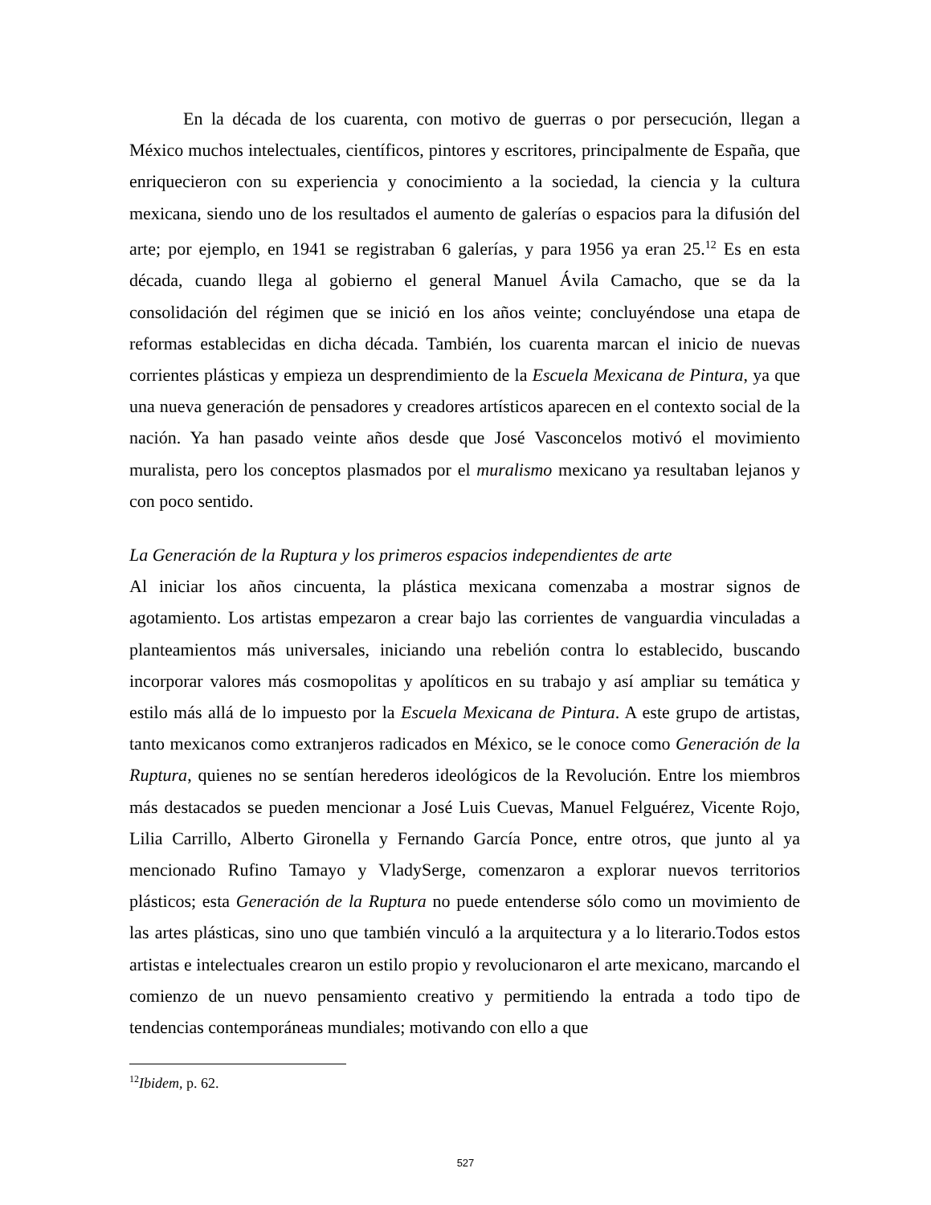En la década de los cuarenta, con motivo de guerras o por persecución, llegan a México muchos intelectuales, científicos, pintores y escritores, principalmente de España, que enriquecieron con su experiencia y conocimiento a la sociedad, la ciencia y la cultura mexicana, siendo uno de los resultados el aumento de galerías o espacios para la difusión del arte; por ejemplo, en 1941 se registraban 6 galerías, y para 1956 ya eran 25.<sup>12</sup> Es en esta década, cuando llega al gobierno el general Manuel Ávila Camacho, que se da la consolidación del régimen que se inició en los años veinte; concluyéndose una etapa de reformas establecidas en dicha década. También, los cuarenta marcan el inicio de nuevas corrientes plásticas y empieza un desprendimiento de la Escuela Mexicana de Pintura, ya que una nueva generación de pensadores y creadores artísticos aparecen en el contexto social de la nación. Ya han pasado veinte años desde que José Vasconcelos motivó el movimiento muralista, pero los conceptos plasmados por el muralismo mexicano ya resultaban lejanos y con poco sentido.
La Generación de la Ruptura y los primeros espacios independientes de arte
Al iniciar los años cincuenta, la plástica mexicana comenzaba a mostrar signos de agotamiento. Los artistas empezaron a crear bajo las corrientes de vanguardia vinculadas a planteamientos más universales, iniciando una rebelión contra lo establecido, buscando incorporar valores más cosmopolitas y apolíticos en su trabajo y así ampliar su temática y estilo más allá de lo impuesto por la Escuela Mexicana de Pintura. A este grupo de artistas, tanto mexicanos como extranjeros radicados en México, se le conoce como Generación de la Ruptura, quienes no se sentían herederos ideológicos de la Revolución. Entre los miembros más destacados se pueden mencionar a José Luis Cuevas, Manuel Felguérez, Vicente Rojo, Lilia Carrillo, Alberto Gironella y Fernando García Ponce, entre otros, que junto al ya mencionado Rufino Tamayo y VladySerge, comenzaron a explorar nuevos territorios plásticos; esta Generación de la Ruptura no puede entenderse sólo como un movimiento de las artes plásticas, sino uno que también vinculó a la arquitectura y a lo literario.Todos estos artistas e intelectuales crearon un estilo propio y revolucionaron el arte mexicano, marcando el comienzo de un nuevo pensamiento creativo y permitiendo la entrada a todo tipo de tendencias contemporáneas mundiales; motivando con ello a que
<sup>12</sup> Ibidem, p. 62.
527